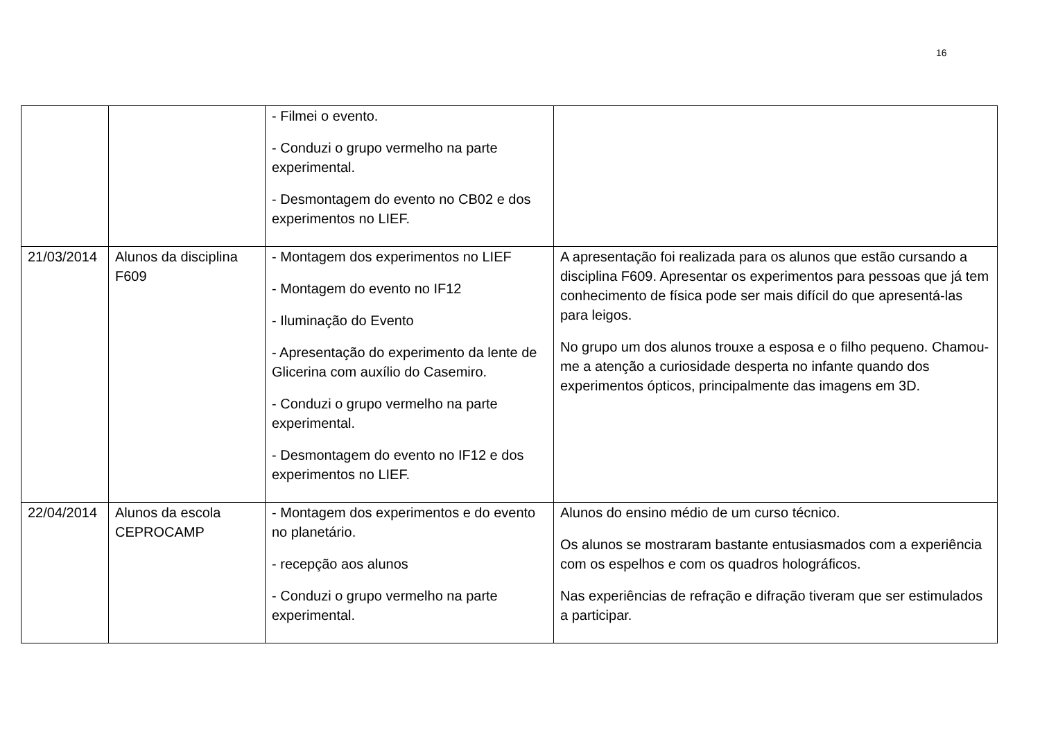16
| | | - Filmei o evento. - Conduzi o grupo vermelho na parte experimental. - Desmontagem do evento no CB02 e dos experimentos no LIEF. | |
| 21/03/2014 | Alunos da disciplina F609 | - Montagem dos experimentos no LIEF - Montagem do evento no IF12 - Iluminação do Evento - Apresentação do experimento da lente de Glicerina com auxílio do Casemiro. - Conduzi o grupo vermelho na parte experimental. - Desmontagem do evento no IF12 e dos experimentos no LIEF. | A apresentação foi realizada para os alunos que estão cursando a disciplina F609. Apresentar os experimentos para pessoas que já tem conhecimento de física pode ser mais difícil do que apresentá-las para leigos. No grupo um dos alunos trouxe a esposa e o filho pequeno. Chamou-me a atenção a curiosidade desperta no infante quando dos experimentos ópticos, principalmente das imagens em 3D. |
| 22/04/2014 | Alunos da escola CEPROCAMP | - Montagem dos experimentos e do evento no planetário. - recepção aos alunos - Conduzi o grupo vermelho na parte experimental. | Alunos do ensino médio de um curso técnico. Os alunos se mostraram bastante entusiasmados com a experiência com os espelhos e com os quadros holográficos. Nas experiências de refração e difração tiveram que ser estimulados a participar. |